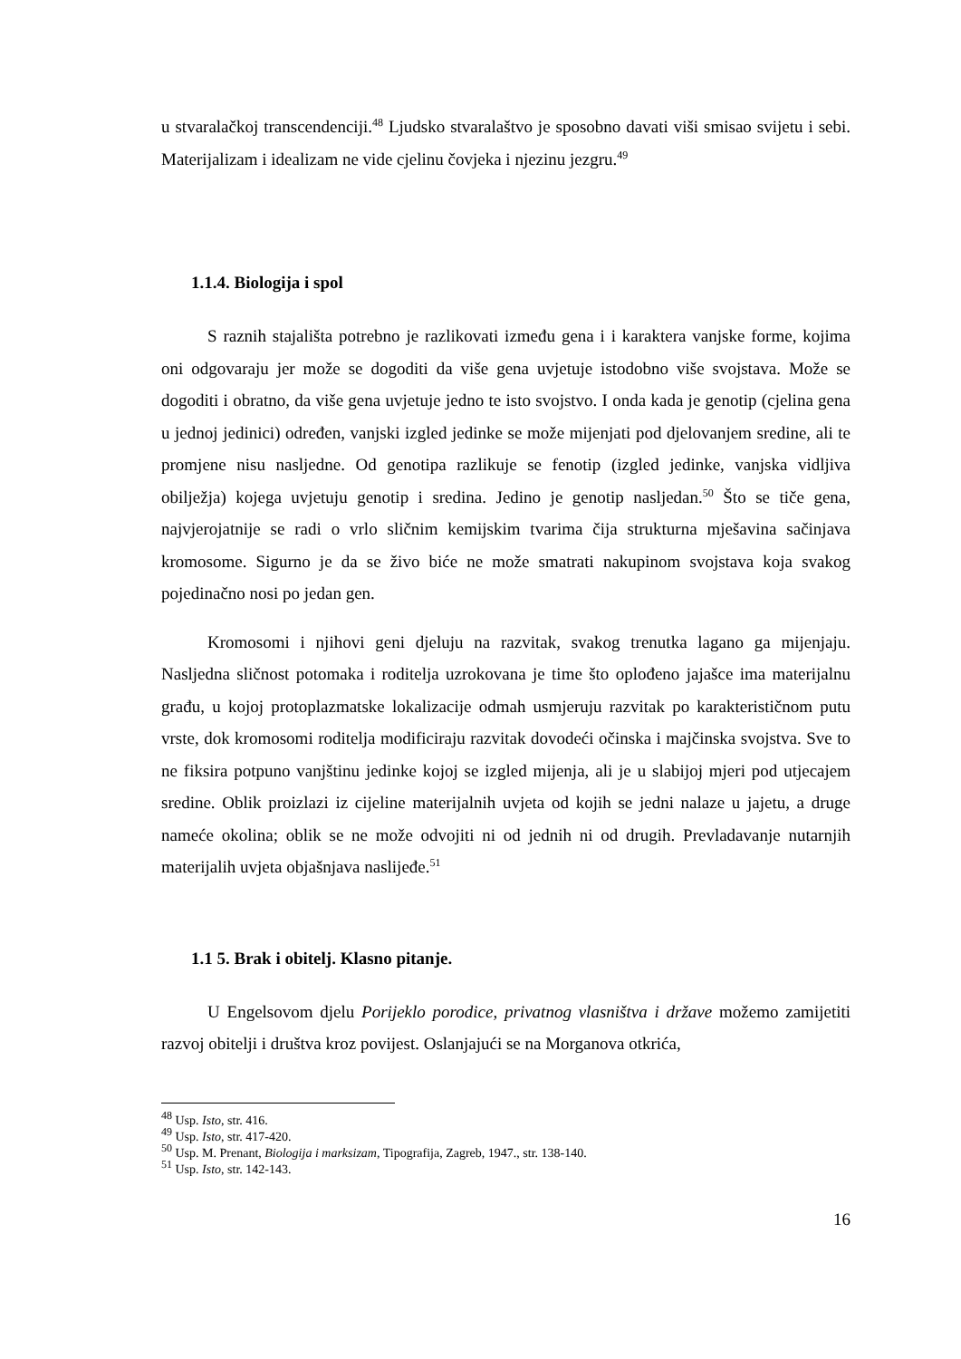u stvaralačkoj transcendenciji.<sup>48</sup> Ljudsko stvaralaštvo je sposobno davati viši smisao svijetu i sebi. Materijalizam i idealizam ne vide cjelinu čovjeka i njezinu jezgru.<sup>49</sup>
1.1.4. Biologija i spol
S raznih stajališta potrebno je razlikovati između gena i i karaktera vanjske forme, kojima oni odgovaraju jer može se dogoditi da više gena uvjetuje istodobno više svojstava. Može se dogoditi i obratno, da više gena uvjetuje jedno te isto svojstvo. I onda kada je genotip (cjelina gena u jednoj jedinici) određen, vanjski izgled jedinke se može mijenjati pod djelovanjem sredine, ali te promjene nisu nasljedne. Od genotipa razlikuje se fenotip (izgled jedinke, vanjska vidljiva obilježja) kojega uvjetuju genotip i sredina. Jedino je genotip nasljedan.<sup>50</sup> Što se tiče gena, najvjerojatnije se radi o vrlo sličnim kemijskim tvarima čija strukturna mješavina sačinjava kromosome. Sigurno je da se živo biće ne može smatrati nakupinom svojstava koja svakog pojedinačno nosi po jedan gen.
Kromosomi i njihovi geni djeluju na razvitak, svakog trenutka lagano ga mijenjaju. Nasljedna sličnost potomaka i roditelja uzrokovana je time što oplođeno jajašce ima materijalnu građu, u kojoj protoplazmatske lokalizacije odmah usmjeruju razvitak po karakterističnom putu vrste, dok kromosomi roditelja modificiraju razvitak dovodeći očinska i majčinska svojstva. Sve to ne fiksira potpuno vanjštinu jedinke kojoj se izgled mijenja, ali je u slabijoj mjeri pod utjecajem sredine. Oblik proizlazi iz cijeline materijalnih uvjeta od kojih se jedni nalaze u jajetu, a druge nameće okolina; oblik se ne može odvojiti ni od jednih ni od drugih. Prevladavanje nutarnjih materijalih uvjeta objašnjava naslijeđe.<sup>51</sup>
1.1 5. Brak i obitelj. Klasno pitanje.
U Engelsovom djelu Porijeklo porodice, privatnog vlasništva i države možemo zamijetiti razvoj obitelji i društva kroz povijest. Oslanjajući se na Morganova otkrića,
<sup>48</sup> Usp. Isto, str. 416.
<sup>49</sup> Usp. Isto, str. 417-420.
<sup>50</sup> Usp. M. Prenant, Biologija i marksizam, Tipografija, Zagreb, 1947., str. 138-140.
<sup>51</sup> Usp. Isto, str. 142-143.
16